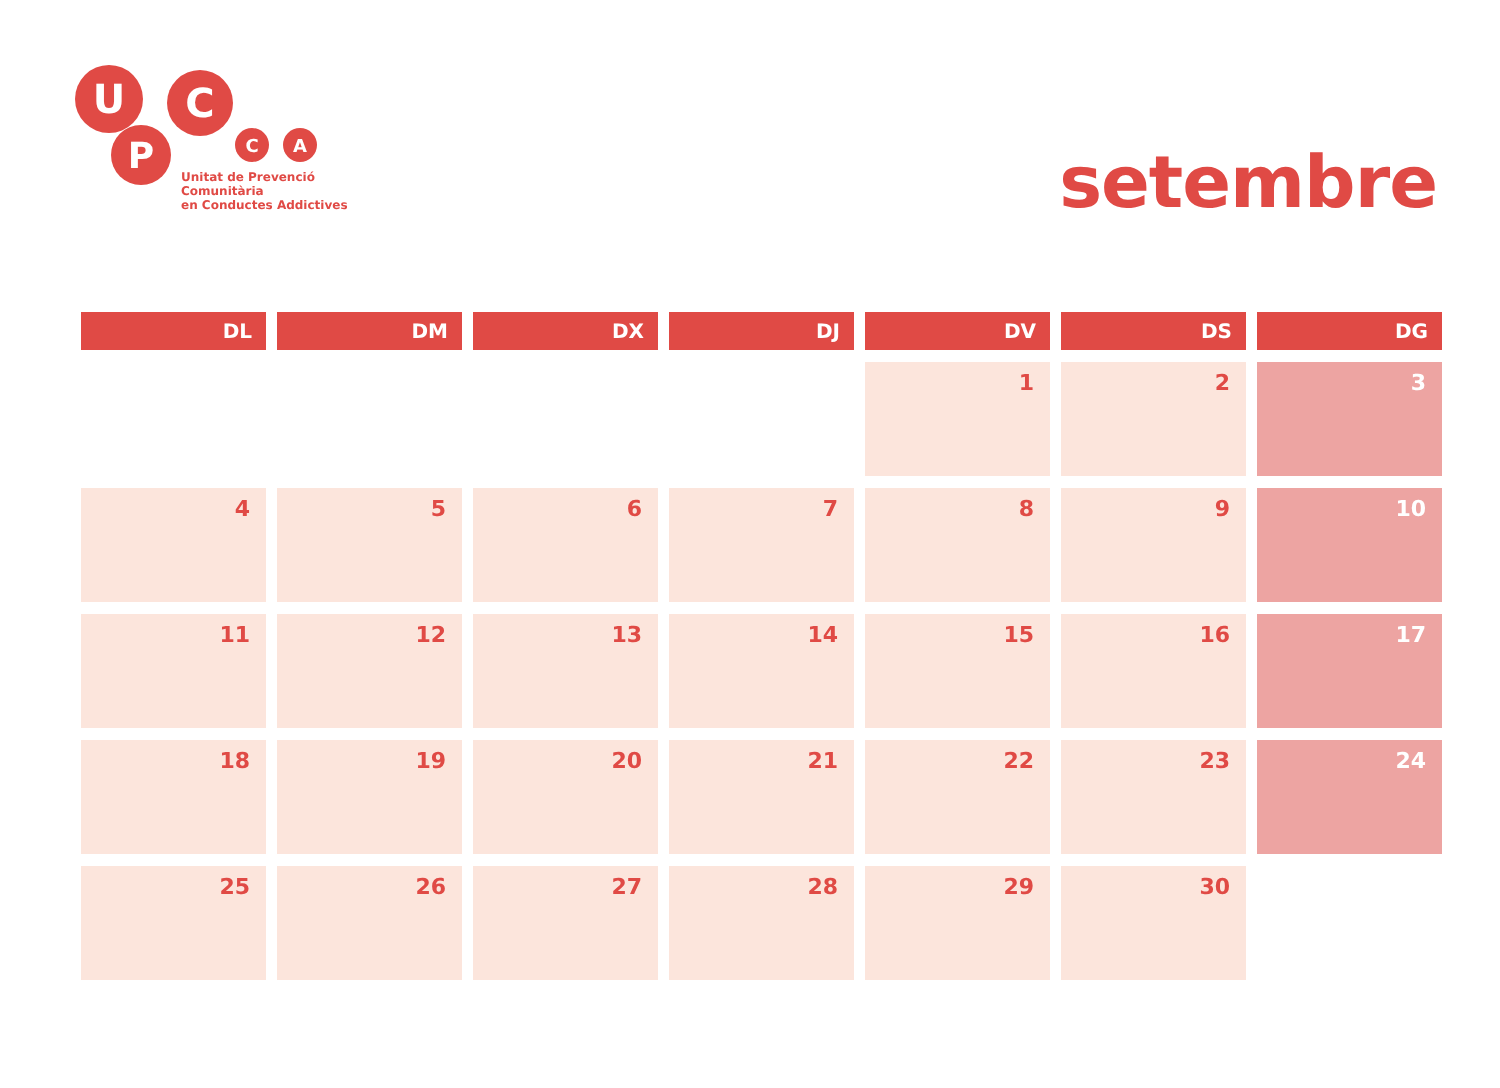U C
P C A
Unitat de Prevenció Comunitària
en Conductes Addictives
setembre
| DL | DM | DX | DJ | DV | DS | DG |
| --- | --- | --- | --- | --- | --- | --- |
| | | | | 1 | 2 | 3 |
| 4 | 5 | 6 | 7 | 8 | 9 | 10 |
| 11 | 12 | 13 | 14 | 15 | 16 | 17 |
| 18 | 19 | 20 | 21 | 22 | 23 | 24 |
| 25 | 26 | 27 | 28 | 29 | 30 | |